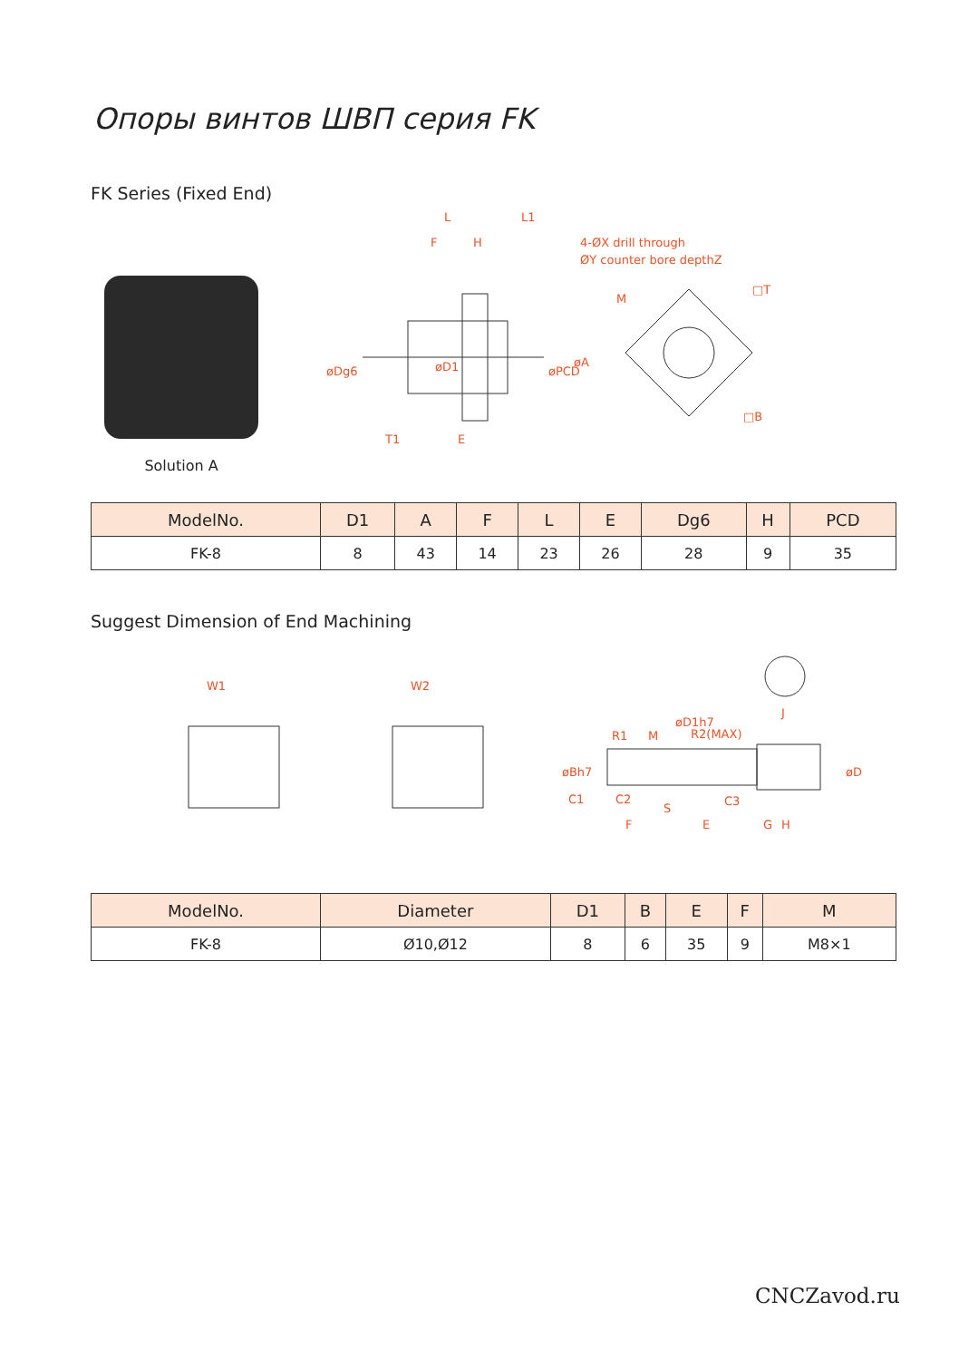Опоры винтов ШВП серия FK
FK Series (Fixed End)
Solution A
L
L1
F
H
4-ØX drill through
ØY counter bore depthZ
M
T1
E
□B
□T
øDg6
øPCD
øA
øD1
| ModelNo. | D1 | A | F | L | E | Dg6 | H | PCD |
| --- | --- | --- | --- | --- | --- | --- | --- | --- |
| FK-8 | 8 | 43 | 14 | 23 | 26 | 28 | 9 | 35 |
Suggest Dimension of End Machining
W1
W2
R1
M
R2(MAX)
J
C1
C2
S
C3
F
E
G
H
øBh7
øD1h7
øD
| ModelNo. | Diameter | D1 | B | E | F | M |
| --- | --- | --- | --- | --- | --- | --- |
| FK-8 | Ø10,Ø12 | 8 | 6 | 35 | 9 | M8×1 |
CNCZavod.ru